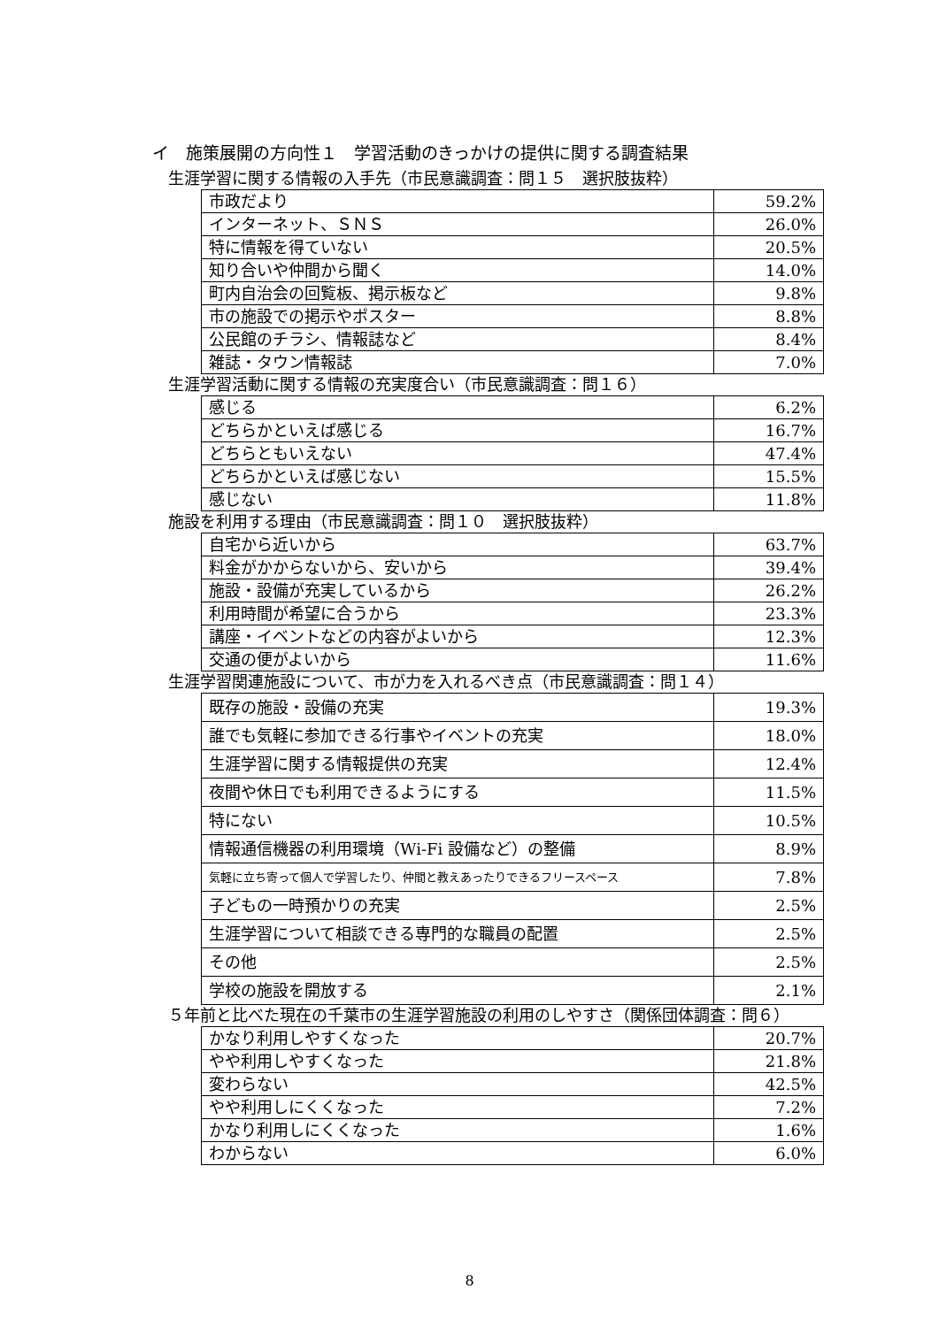イ　施策展開の方向性１　学習活動のきっかけの提供に関する調査結果
生涯学習に関する情報の入手先（市民意識調査：問１５　選択肢抜粋）
| 市政だより | 59.2% |
| インターネット、ＳＮＳ | 26.0% |
| 特に情報を得ていない | 20.5% |
| 知り合いや仲間から聞く | 14.0% |
| 町内自治会の回覧板、掲示板など | 9.8% |
| 市の施設での掲示やポスター | 8.8% |
| 公民館のチラシ、情報誌など | 8.4% |
| 雑誌・タウン情報誌 | 7.0% |
生涯学習活動に関する情報の充実度合い（市民意識調査：問１６）
| 感じる | 6.2% |
| どちらかといえば感じる | 16.7% |
| どちらともいえない | 47.4% |
| どちらかといえば感じない | 15.5% |
| 感じない | 11.8% |
施設を利用する理由（市民意識調査：問１０　選択肢抜粋）
| 自宅から近いから | 63.7% |
| 料金がかからないから、安いから | 39.4% |
| 施設・設備が充実しているから | 26.2% |
| 利用時間が希望に合うから | 23.3% |
| 講座・イベントなどの内容がよいから | 12.3% |
| 交通の便がよいから | 11.6% |
生涯学習関連施設について、市が力を入れるべき点（市民意識調査：問１４）
| 既存の施設・設備の充実 | 19.3% |
| 誰でも気軽に参加できる行事やイベントの充実 | 18.0% |
| 生涯学習に関する情報提供の充実 | 12.4% |
| 夜間や休日でも利用できるようにする | 11.5% |
| 特にない | 10.5% |
| 情報通信機器の利用環境（Wi-Fi 設備など）の整備 | 8.9% |
| 気軽に立ち寄って個人で学習したり、仲間と教えあったりできるフリースペース | 7.8% |
| 子どもの一時預かりの充実 | 2.5% |
| 生涯学習について相談できる専門的な職員の配置 | 2.5% |
| その他 | 2.5% |
| 学校の施設を開放する | 2.1% |
５年前と比べた現在の千葉市の生涯学習施設の利用のしやすさ（関係団体調査：問６）
| かなり利用しやすくなった | 20.7% |
| やや利用しやすくなった | 21.8% |
| 変わらない | 42.5% |
| やや利用しにくくなった | 7.2% |
| かなり利用しにくくなった | 1.6% |
| わからない | 6.0% |
8